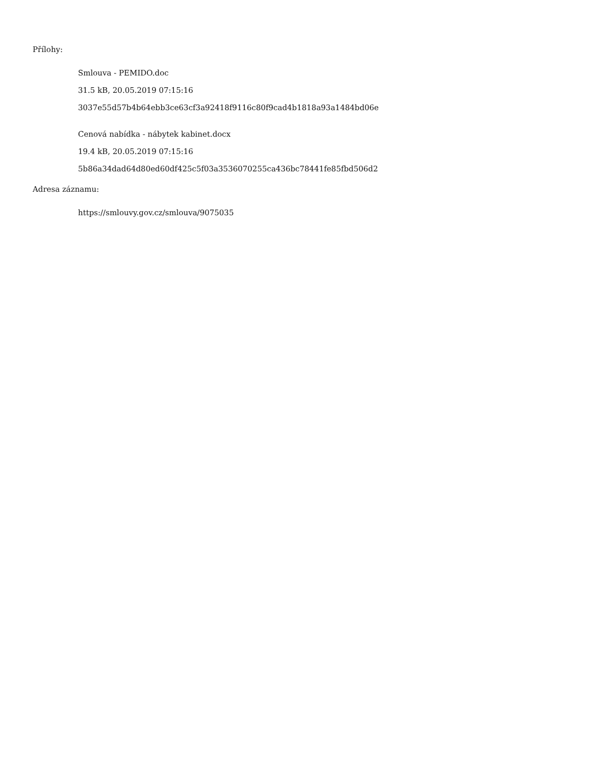Přílohy:
Smlouva - PEMIDO.doc
31.5 kB, 20.05.2019 07:15:16
3037e55d57b4b64ebb3ce63cf3a92418f9116c80f9cad4b1818a93a1484bd06e
Cenová nabídka - nábytek kabinet.docx
19.4 kB, 20.05.2019 07:15:16
5b86a34dad64d80ed60df425c5f03a3536070255ca436bc78441fe85fbd506d2
Adresa záznamu:
https://smlouvy.gov.cz/smlouva/9075035